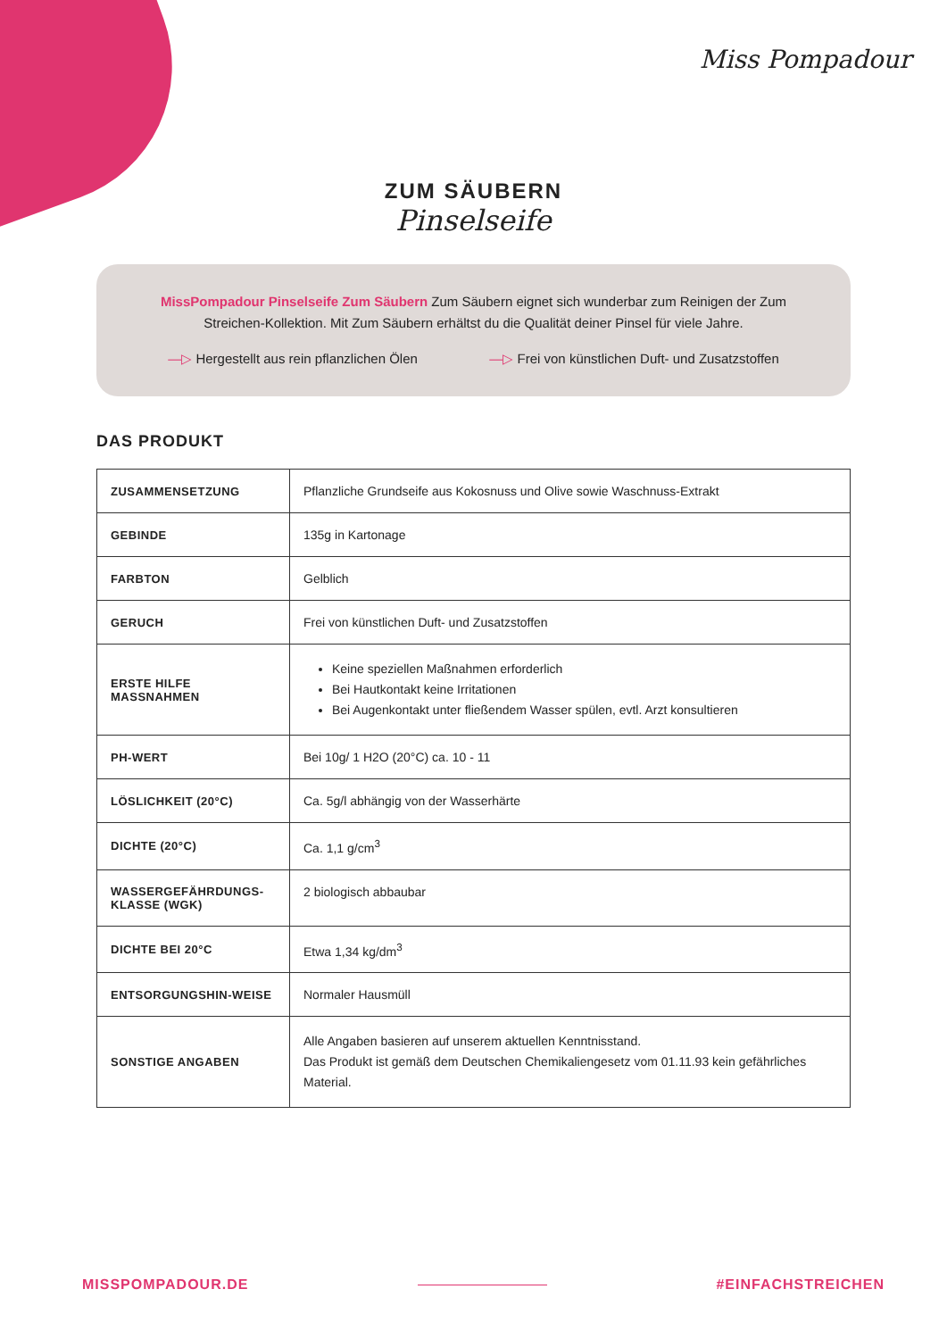Miss Pompadour
ZUM SÄUBERN
Pinselseife
MissPompadour Pinselseife Zum Säubern Zum Säubern eignet sich wunderbar zum Reinigen der Zum Streichen-Kollektion. Mit Zum Säubern erhältst du die Qualität deiner Pinsel für viele Jahre.
—▷ Hergestellt aus rein pflanzlichen Ölen
—▷ Frei von künstlichen Duft- und Zusatzstoffen
DAS PRODUKT
| ZUSAMMENSETZUNG | Pflanzliche Grundseife aus Kokosnuss und Olive sowie Waschnuss-Extrakt |
| GEBINDE | 135g in Kartonage |
| FARBTON | Gelblich |
| GERUCH | Frei von künstlichen Duft- und Zusatzstoffen |
| ERSTE HILFE MASSNAHMEN | Keine speziellen Maßnahmen erforderlich Bei Hautkontakt keine Irritationen Bei Augenkontakt unter fließendem Wasser spülen, evtl. Arzt konsultieren |
| PH-WERT | Bei 10g/ 1 H2O (20°C) ca. 10 - 11 |
| LÖSLICHKEIT (20°C) | Ca. 5g/l abhängig von der Wasserhärte |
| DICHTE (20°C) | Ca. 1,1 g/cm<sup>3</sup> |
| WASSERGEFÄHRDUNGS-KLASSE (WGK) | 2 biologisch abbaubar |
| DICHTE BEI 20°C | Etwa 1,34 kg/dm<sup>3</sup> |
| ENTSORGUNGSHIN-WEISE | Normaler Hausmüll |
| SONSTIGE ANGABEN | Alle Angaben basieren auf unserem aktuellen Kenntnisstand. Das Produkt ist gemäß dem Deutschen Chemikaliengesetz vom 01.11.93 kein gefährliches Material. |
MISSPOMPADOUR.DE #EINFACHSTREICHEN